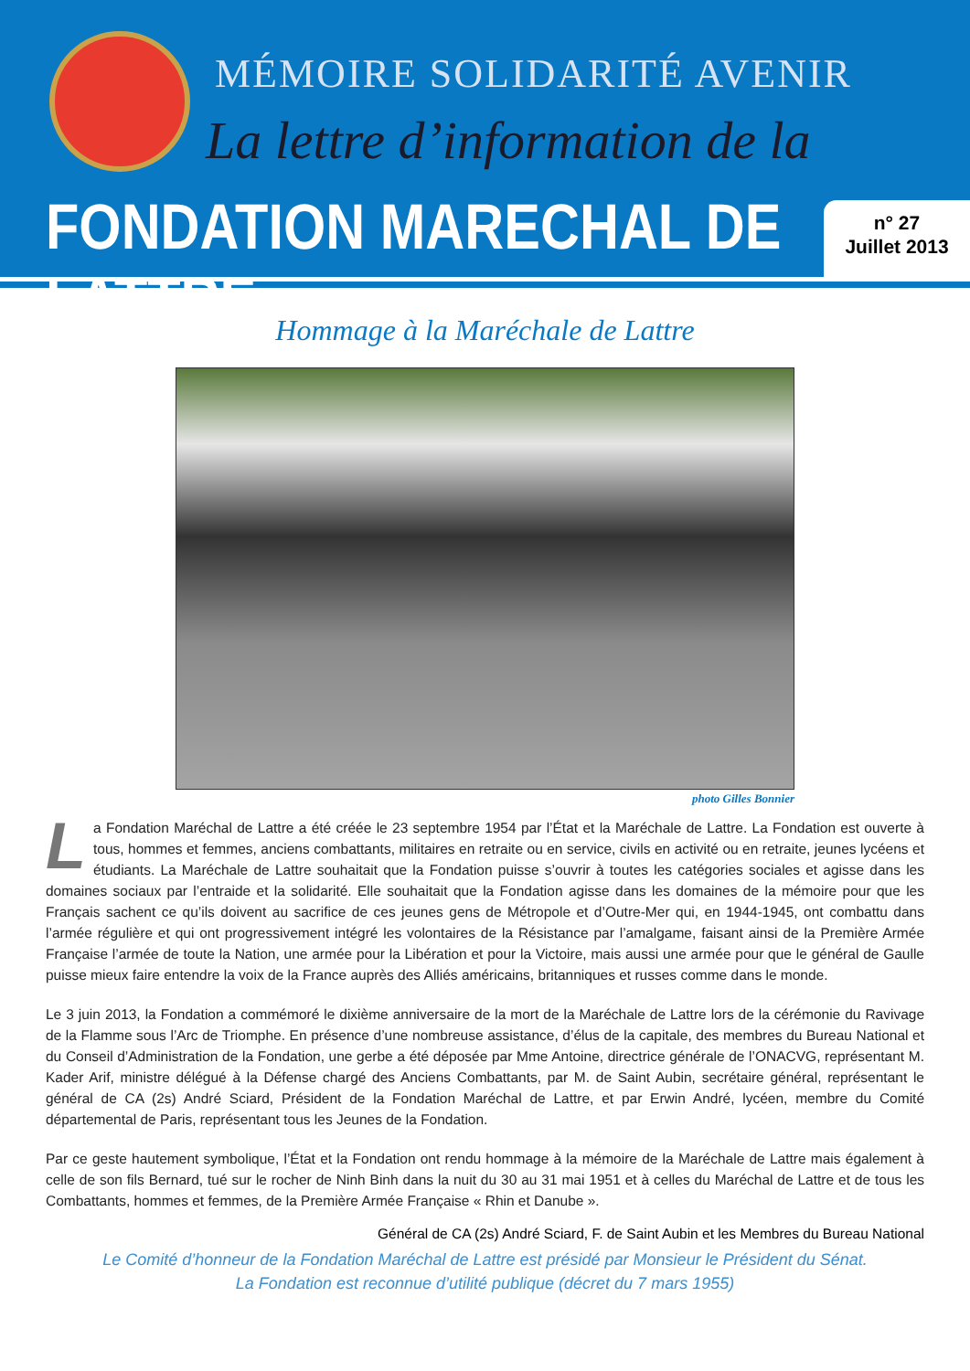MÉMOIRE SOLIDARITÉ AVENIR
La lettre d’information de la
FONDATION MARECHAL DE LATTRE
n° 27
Juillet 2013
Hommage à la Maréchale de Lattre
photo Gilles Bonnier
La Fondation Maréchal de Lattre a été créée le 23 septembre 1954 par l’État et la Maréchale de Lattre. La Fondation est ouverte à tous, hommes et femmes, anciens combattants, militaires en retraite ou en service, civils en activité ou en retraite, jeunes lycéens et étudiants. La Maréchale de Lattre souhaitait que la Fondation puisse s’ouvrir à toutes les catégories sociales et agisse dans les domaines sociaux par l’entraide et la solidarité. Elle souhaitait que la Fondation agisse dans les domaines de la mémoire pour que les Français sachent ce qu’ils doivent au sacrifice de ces jeunes gens de Métropole et d’Outre-Mer qui, en 1944-1945, ont combattu dans l’armée régulière et qui ont progressivement intégré les volontaires de la Résistance par l’amalgame, faisant ainsi de la Première Armée Française l’armée de toute la Nation, une armée pour la Libération et pour la Victoire, mais aussi une armée pour que le général de Gaulle puisse mieux faire entendre la voix de la France auprès des Alliés américains, britanniques et russes comme dans le monde.
Le 3 juin 2013, la Fondation a commémoré le dixième anniversaire de la mort de la Maréchale de Lattre lors de la cérémonie du Ravivage de la Flamme sous l’Arc de Triomphe. En présence d’une nombreuse assistance, d’élus de la capitale, des membres du Bureau National et du Conseil d’Administration de la Fondation, une gerbe a été déposée par Mme Antoine, directrice générale de l’ONACVG, représentant M. Kader Arif, ministre délégué à la Défense chargé des Anciens Combattants, par M. de Saint Aubin, secrétaire général, représentant le général de CA (2s) André Sciard, Président de la Fondation Maréchal de Lattre, et par Erwin André, lycéen, membre du Comité départemental de Paris, représentant tous les Jeunes de la Fondation.
Par ce geste hautement symbolique, l’État et la Fondation ont rendu hommage à la mémoire de la Maréchale de Lattre mais également à celle de son fils Bernard, tué sur le rocher de Ninh Binh dans la nuit du 30 au 31 mai 1951 et à celles du Maréchal de Lattre et de tous les Combattants, hommes et femmes, de la Première Armée Française « Rhin et Danube ».
Général de CA (2s) André Sciard, F. de Saint Aubin et les Membres du Bureau National
Le Comité d’honneur de la Fondation Maréchal de Lattre est présidé par Monsieur le Président du Sénat.
La Fondation est reconnue d’utilité publique (décret du 7 mars 1955)